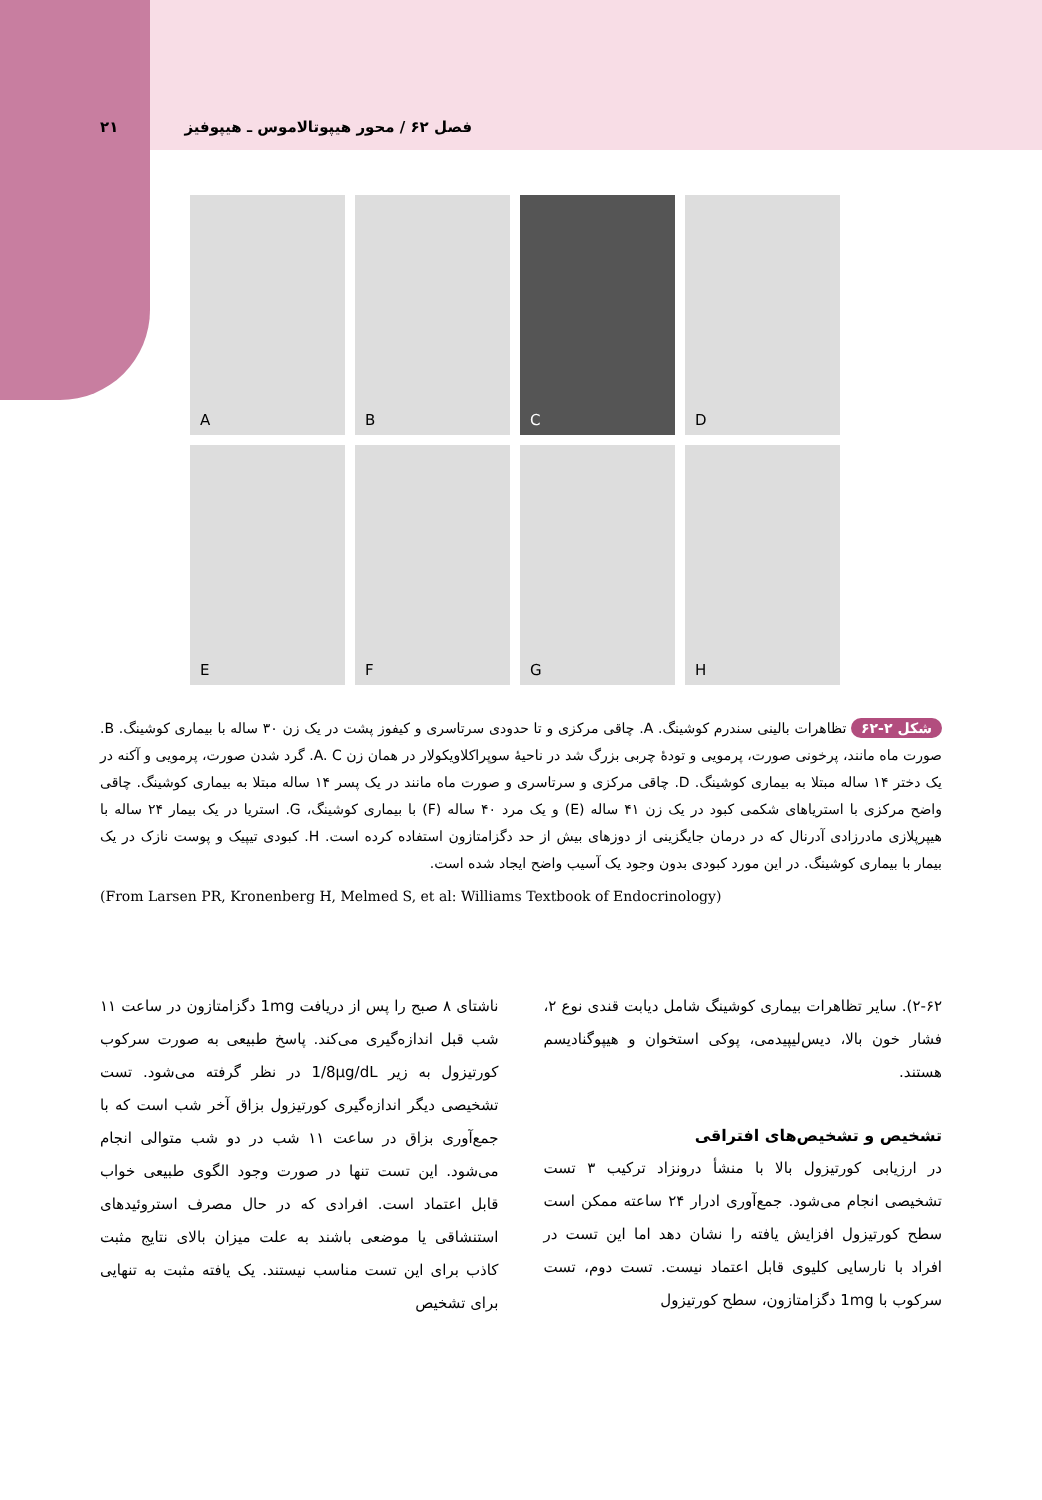فصل ۶۲ / محور هیپوتالاموس ـ هیپوفیز ۲۱
A
B
C
D
E
F
G
H
شکل ۲-۶۲ تظاهرات بالینی سندرم کوشینگ. A. چاقی مرکزی و تا حدودی سرتاسری و کیفوز پشت در یک زن ۳۰ ساله با بیماری کوشینگ. B. صورت ماه مانند، پرخونی صورت، پرمویی و تودهٔ چربی بزرگ شد در ناحیهٔ سوپراکلاویکولار در همان زن A. C. گرد شدن صورت، پرمویی و آکنه در یک دختر ۱۴ ساله مبتلا به بیماری کوشینگ. D. چاقی مرکزی و سرتاسری و صورت ماه مانند در یک پسر ۱۴ ساله مبتلا به بیماری کوشینگ. چاقی واضح مرکزی با استریاهای شکمی کبود در یک زن ۴۱ ساله (E) و یک مرد ۴۰ ساله (F) با بیماری کوشینگ، G. استریا در یک بیمار ۲۴ ساله با هیپرپلازی مادرزادی آدرنال که در درمان جایگزینی از دوزهای بیش از حد دگزامتازون استفاده کرده است. H. کبودی تیپیک و پوست نازک در یک بیمار با بیماری کوشینگ. در این مورد کبودی بدون وجود یک آسیب واضح ایجاد شده است.
(From Larsen PR, Kronenberg H, Melmed S, et al: Williams Textbook of Endocrinology)
۲-۶۲). سایر تظاهرات بیماری کوشینگ شامل دیابت قندی نوع ۲، فشار خون بالا، دیس‌لیپیدمی، پوکی استخوان و هیپوگنادیسم هستند.
تشخیص و تشخیص‌های افتراقی
در ارزیابی کورتیزول بالا با منشأ درونزاد ترکیب ۳ تست تشخیصی انجام می‌شود. جمع‌آوری ادرار ۲۴ ساعته ممکن است سطح کورتیزول افزایش یافته را نشان دهد اما این تست در افراد با نارسایی کلیوی قابل اعتماد نیست. تست دوم، تست سرکوب با 1mg دگزامتازون، سطح کورتیزول
ناشتای ۸ صبح را پس از دریافت 1mg دگزامتازون در ساعت ۱۱ شب قبل اندازه‌گیری می‌کند. پاسخ طبیعی به صورت سرکوب کورتیزول به زیر 1/8μg/dL در نظر گرفته می‌شود. تست تشخیصی دیگر اندازه‌گیری کورتیزول بزاق آخر شب است که با جمع‌آوری بزاق در ساعت ۱۱ شب در دو شب متوالی انجام می‌شود. این تست تنها در صورت وجود الگوی طبیعی خواب قابل اعتماد است. افرادی که در حال مصرف استروئیدهای استنشاقی یا موضعی باشند به علت میزان بالای نتایج مثبت کاذب برای این تست مناسب نیستند. یک یافته مثبت به تنهایی برای تشخیص